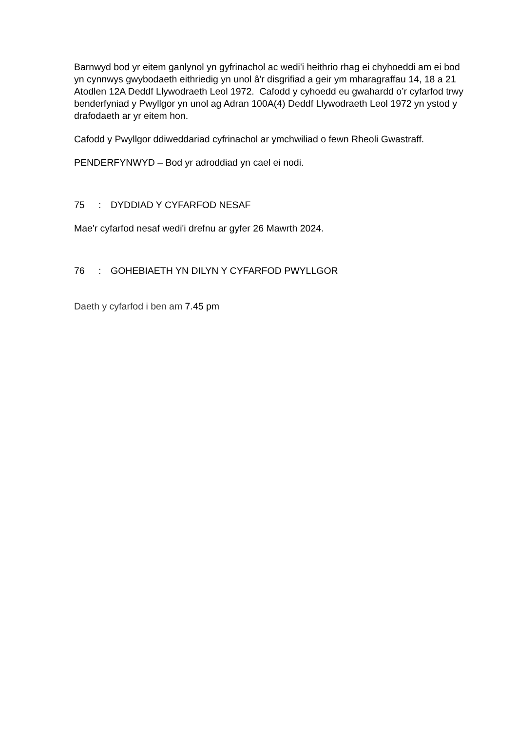Barnwyd bod yr eitem ganlynol yn gyfrinachol ac wedi'i heithrio rhag ei chyhoeddi am ei bod yn cynnwys gwybodaeth eithriedig yn unol â'r disgrifiad a geir ym mharagraffau 14, 18 a 21 Atodlen 12A Deddf Llywodraeth Leol 1972. Cafodd y cyhoedd eu gwahardd o’r cyfarfod trwy benderfyniad y Pwyllgor yn unol ag Adran 100A(4) Deddf Llywodraeth Leol 1972 yn ystod y drafodaeth ar yr eitem hon.
Cafodd y Pwyllgor ddiweddariad cyfrinachol ar ymchwiliad o fewn Rheoli Gwastraff.
PENDERFYNWYD – Bod yr adroddiad yn cael ei nodi.
75: DYDDIAD Y CYFARFOD NESAF
Mae'r cyfarfod nesaf wedi'i drefnu ar gyfer 26 Mawrth 2024.
76: GOHEBIAETH YN DILYN Y CYFARFOD PWYLLGOR
Daeth y cyfarfod i ben am 7.45 pm